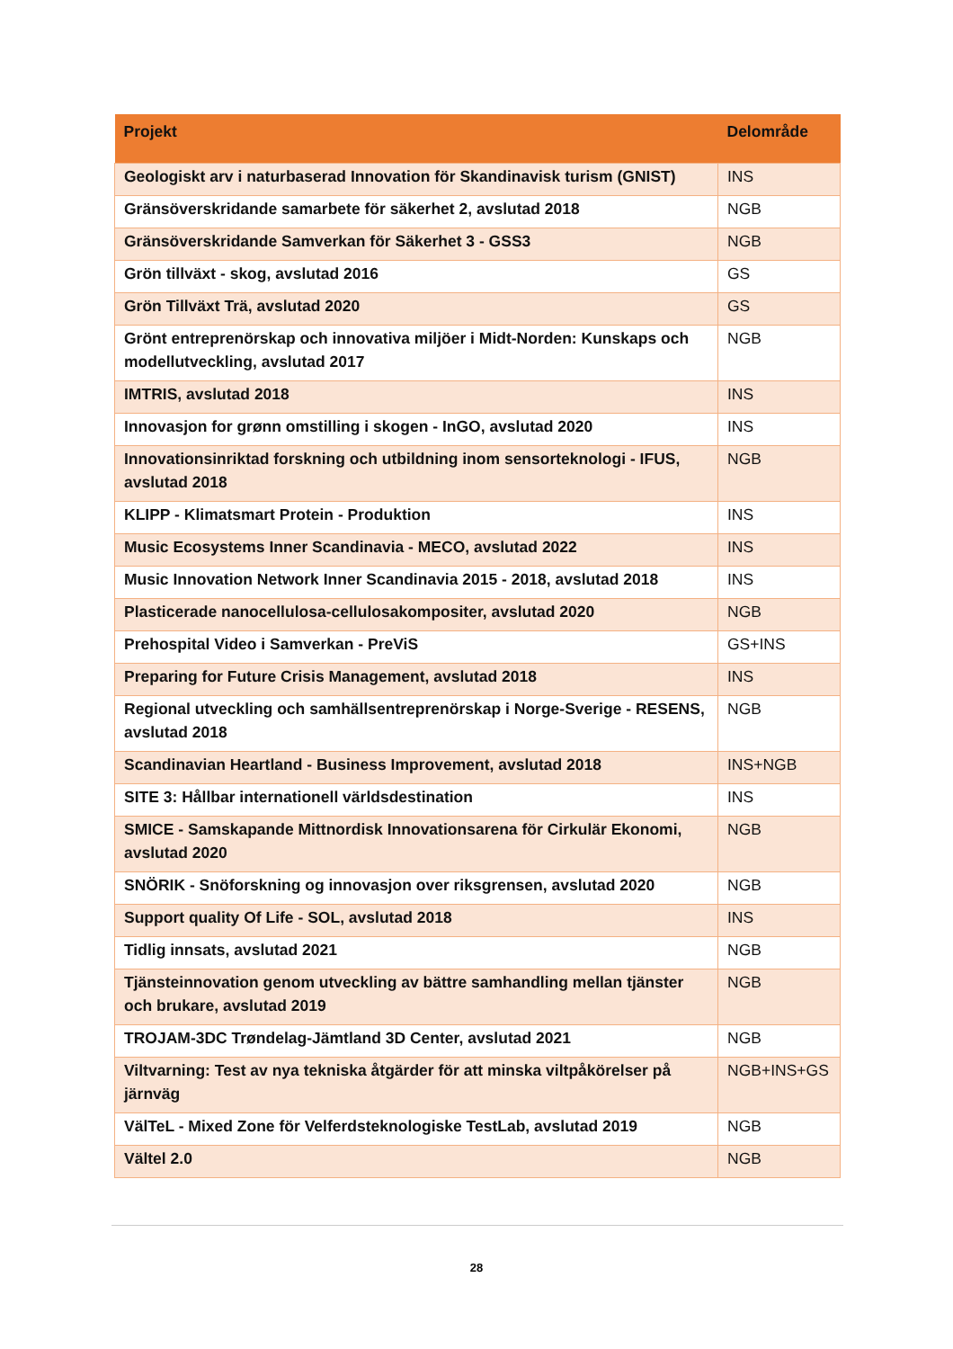| Projekt | Delområde |
| --- | --- |
| Geologiskt arv i naturbaserad Innovation för Skandinavisk turism (GNIST) | INS |
| Gränsöverskridande samarbete för säkerhet 2, avslutad 2018 | NGB |
| Gränsöverskridande Samverkan för Säkerhet 3 - GSS3 | NGB |
| Grön tillväxt - skog, avslutad 2016 | GS |
| Grön Tillväxt Trä, avslutad 2020 | GS |
| Grönt entreprenörskap och innovativa miljöer i Midt-Norden: Kunskaps och modellutveckling, avslutad 2017 | NGB |
| IMTRIS, avslutad 2018 | INS |
| Innovasjon for grønn omstilling i skogen - InGO, avslutad 2020 | INS |
| Innovationsinriktad forskning och utbildning inom sensorteknologi - IFUS, avslutad 2018 | NGB |
| KLIPP - Klimatsmart Protein - Produktion | INS |
| Music Ecosystems Inner Scandinavia - MECO, avslutad 2022 | INS |
| Music Innovation Network Inner Scandinavia 2015 - 2018, avslutad 2018 | INS |
| Plasticerade nanocellulosa-cellulosakompositer, avslutad 2020 | NGB |
| Prehospital Video i Samverkan - PreViS | GS+INS |
| Preparing for Future Crisis Management, avslutad 2018 | INS |
| Regional utveckling och samhällsentreprenörskap i Norge-Sverige - RESENS, avslutad 2018 | NGB |
| Scandinavian Heartland - Business Improvement, avslutad 2018 | INS+NGB |
| SITE 3: Hållbar internationell världsdestination | INS |
| SMICE - Samskapande Mittnordisk Innovationsarena för Cirkulär Ekonomi, avslutad 2020 | NGB |
| SNÖRIK - Snöforskning og innovasjon over riksgrensen, avslutad 2020 | NGB |
| Support quality Of Life - SOL, avslutad 2018 | INS |
| Tidlig innsats, avslutad 2021 | NGB |
| Tjänsteinnovation genom utveckling av bättre samhandling mellan tjänster och brukare, avslutad 2019 | NGB |
| TROJAM-3DC Trøndelag-Jämtland 3D Center, avslutad 2021 | NGB |
| Viltvarning: Test av nya tekniska åtgärder för att minska viltpåkörelser på järnväg | NGB+INS+GS |
| VälTeL - Mixed Zone för Velferdsteknologiske TestLab, avslutad 2019 | NGB |
| Vältel 2.0 | NGB |
28